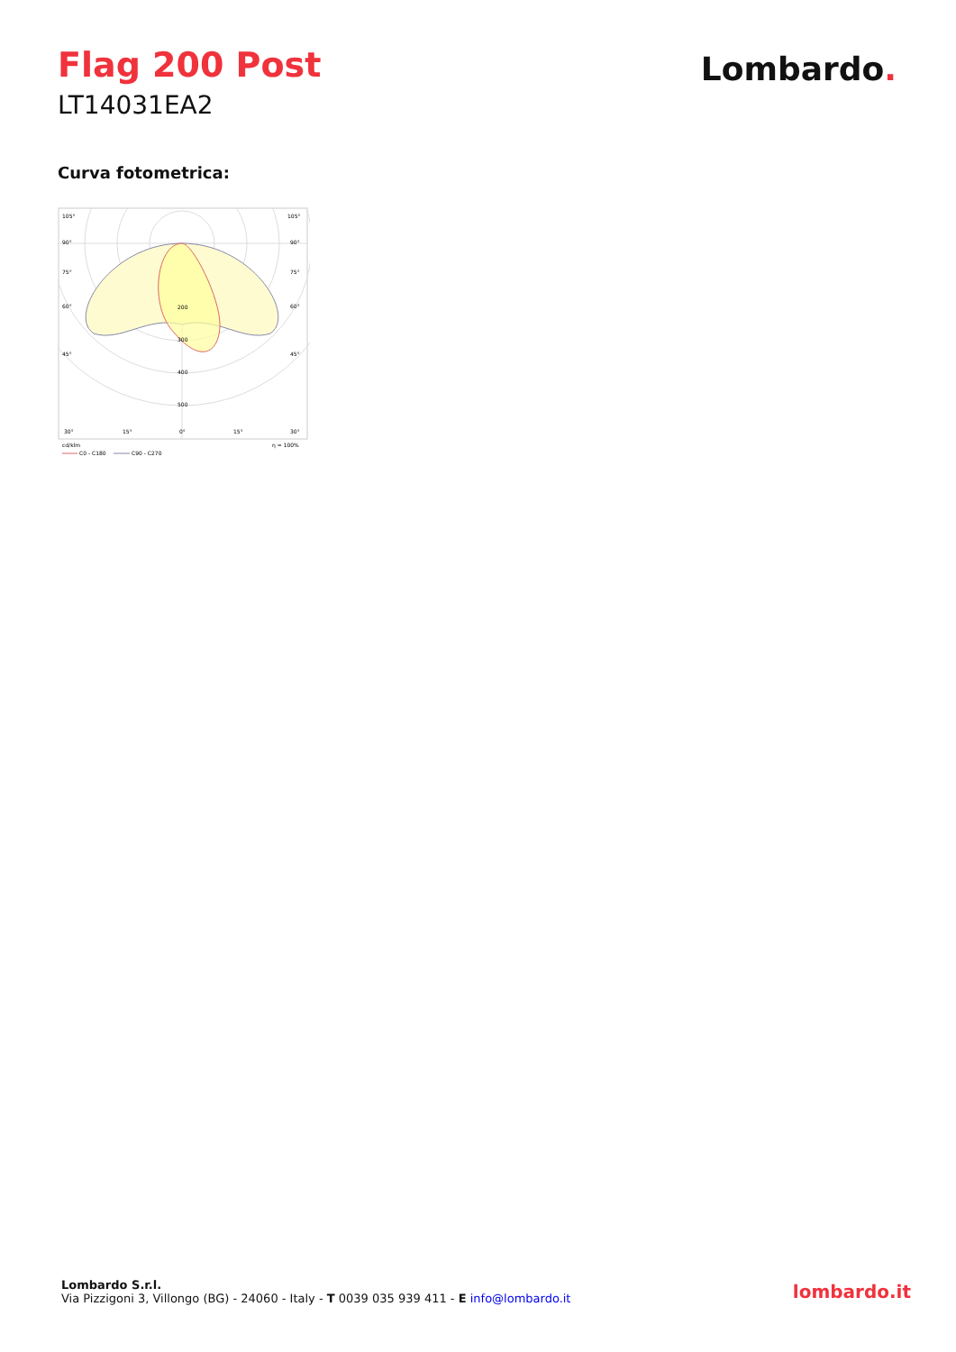Flag 200 Post
LT14031EA2
Lombardo.
Curva fotometrica:
105°
105°
90°
90°
75°
75°
60°
60°
45°
45°
200
300
400
500
30°
15°
0°
15°
30°
cd/klm
η = 100%
C0 - C180
C90 - C270
Lombardo S.r.l.
Via Pizzigoni 3, Villongo (BG) - 24060 - Italy - T 0039 035 939 411 - E info@lombardo.it
lombardo.it